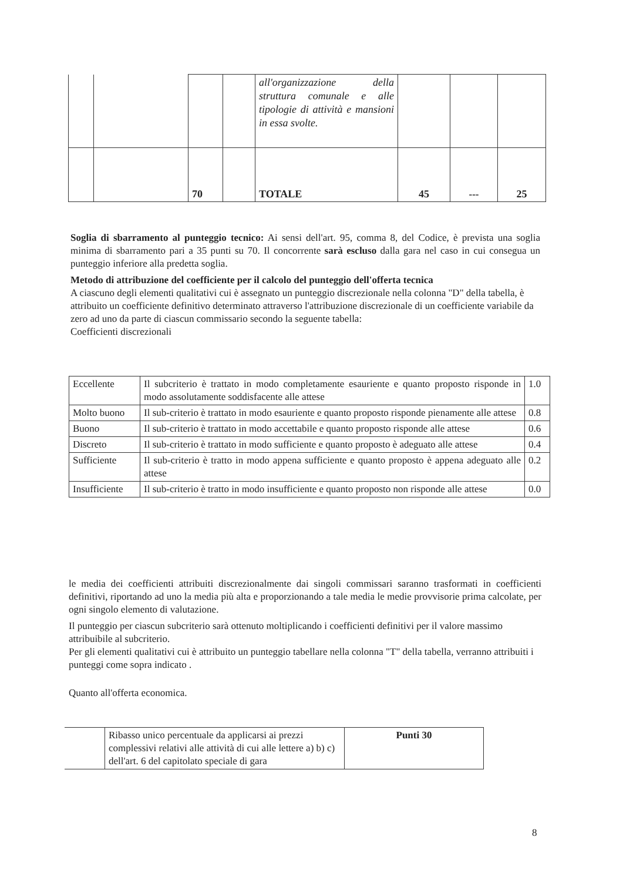| | | | | all'organizzazione della struttura comunale e alle tipologie di attività e mansioni in essa svolte. | | | |
| | | 70 | | TOTALE | 45 | --- | 25 |
Soglia di sbarramento al punteggio tecnico: Ai sensi dell'art. 95, comma 8, del Codice, è prevista una soglia minima di sbarramento pari a 35 punti su 70. Il concorrente sarà escluso dalla gara nel caso in cui consegua un punteggio inferiore alla predetta soglia.
Metodo di attribuzione del coefficiente per il calcolo del punteggio dell'offerta tecnica
A ciascuno degli elementi qualitativi cui è assegnato un punteggio discrezionale nella colonna "D" della tabella, è attribuito un coefficiente definitivo determinato attraverso l'attribuzione discrezionale di un coefficiente variabile da zero ad uno da parte di ciascun commissario secondo la seguente tabella:
Coefficienti discrezionali
| Eccellente | Il subcriterio è trattato in modo completamente esauriente e quanto proposto risponde in modo assolutamente soddisfacente alle attese | 1.0 |
| Molto buono | Il sub-criterio è trattato in modo esauriente e quanto proposto risponde pienamente alle attese | 0.8 |
| Buono | Il sub-criterio è trattato in modo accettabile e quanto proposto risponde alle attese | 0.6 |
| Discreto | Il sub-criterio è trattato in modo sufficiente e quanto proposto è adeguato alle attese | 0.4 |
| Sufficiente | Il sub-criterio è tratto in modo appena sufficiente e quanto proposto è appena adeguato alle attese | 0.2 |
| Insufficiente | Il sub-criterio è tratto in modo insufficiente e quanto proposto non risponde alle attese | 0.0 |
le media dei coefficienti attribuiti discrezionalmente dai singoli commissari saranno trasformati in coefficienti definitivi, riportando ad uno la media più alta e proporzionando a tale media le medie provvisorie prima calcolate, per ogni singolo elemento di valutazione.
Il punteggio per ciascun subcriterio sarà ottenuto moltiplicando i coefficienti definitivi per il valore massimo attribuibile al subcriterio.
Per gli elementi qualitativi cui è attribuito un punteggio tabellare nella colonna "T" della tabella, verranno attribuiti i punteggi come sopra indicato .
Quanto all'offerta economica.
| | Ribasso unico percentuale da applicarsi ai prezzi complessivi relativi alle attività di cui alle lettere a) b) c) dell'art. 6 del capitolato speciale di gara | Punti 30 |
8